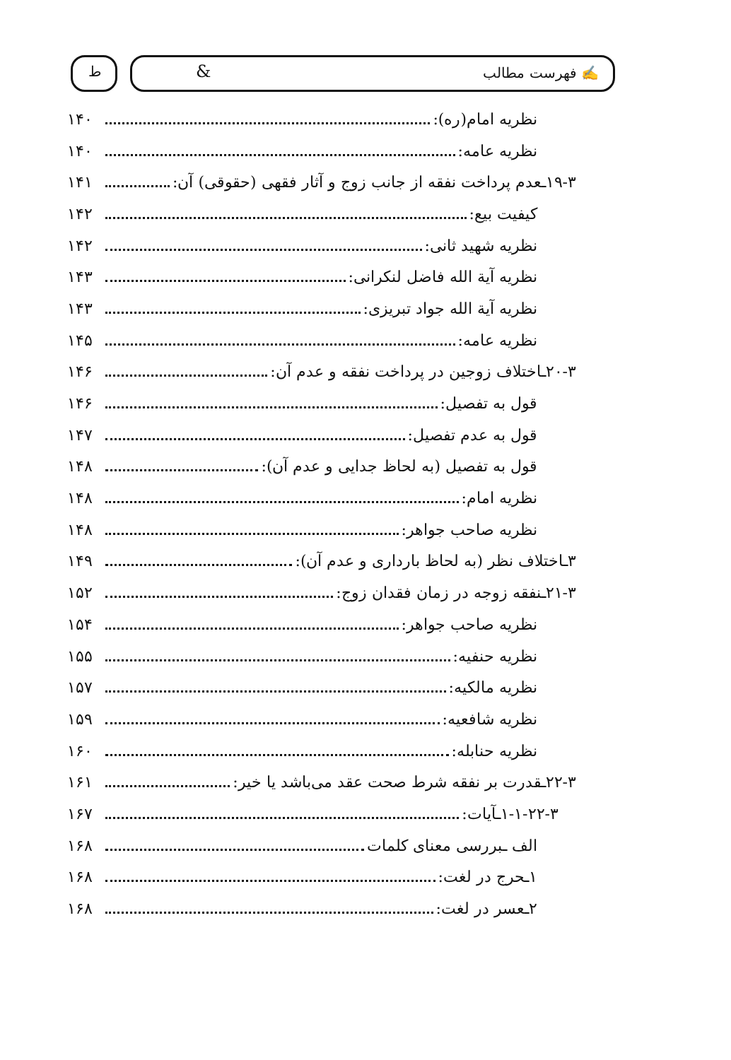✍ فهرست مطالب & ط
نظریه امام(ره): ۱۴۰
نظریه عامه: ۱۴۰
۱۹-۳ـعدم پرداخت نفقه از جانب زوج و آثار فقهی (حقوقی) آن: ۱۴۱
کیفیت بیع: ۱۴۲
نظریه شهید ثانی: ۱۴۲
نظریه آیة الله فاضل لنکرانی: ۱۴۳
نظریه آیة الله جواد تبریزی: ۱۴۳
نظریه عامه: ۱۴۵
۲۰-۳ـاختلاف زوجین در پرداخت نفقه و عدم آن: ۱۴۶
قول به تفصیل: ۱۴۶
قول به عدم تفصیل: ۱۴۷
قول به تفصیل (به لحاظ جدایی و عدم آن): ۱۴۸
نظریه امام: ۱۴۸
نظریه صاحب جواهر: ۱۴۸
۳ـاختلاف نظر (به لحاظ بارداری و عدم آن): ۱۴۹
۲۱-۳ـنفقه زوجه در زمان فقدان زوج: ۱۵۲
نظریه صاحب جواهر: ۱۵۴
نظریه حنفیه: ۱۵۵
نظریه مالکیه: ۱۵۷
نظریه شافعیه: ۱۵۹
نظریه حنابله: ۱۶۰
۲۲-۳ـقدرت بر نفقه شرط صحت عقد می‌باشد یا خیر: ۱۶۱
۱-۱-۲۲-۳ـآیات: ۱۶۷
الف ـبررسی معنای کلمات ۱۶۸
۱ـحرج در لغت: ۱۶۸
۲ـعسر در لغت: ۱۶۸